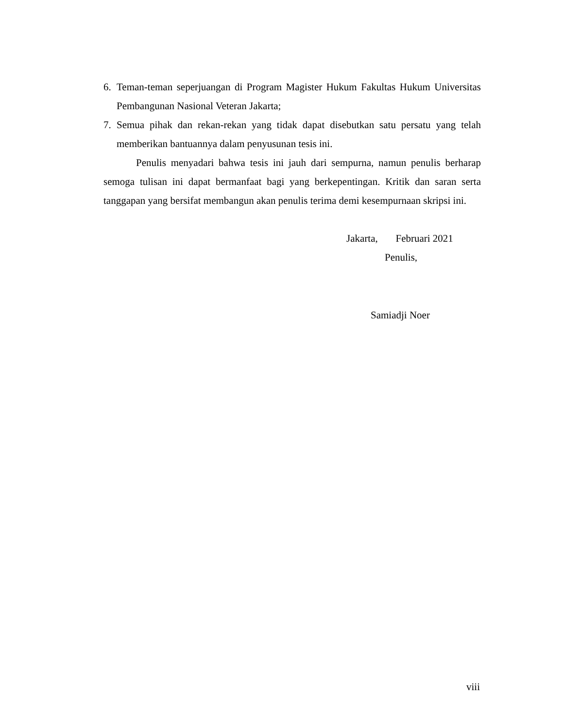6. Teman-teman seperjuangan di Program Magister Hukum Fakultas Hukum Universitas Pembangunan Nasional Veteran Jakarta;
7. Semua pihak dan rekan-rekan yang tidak dapat disebutkan satu persatu yang telah memberikan bantuannya dalam penyusunan tesis ini.
Penulis menyadari bahwa tesis ini jauh dari sempurna, namun penulis berharap semoga tulisan ini dapat bermanfaat bagi yang berkepentingan. Kritik dan saran serta tanggapan yang bersifat membangun akan penulis terima demi kesempurnaan skripsi ini.
Jakarta, Februari 2021
Penulis,
Samiadji Noer
viii